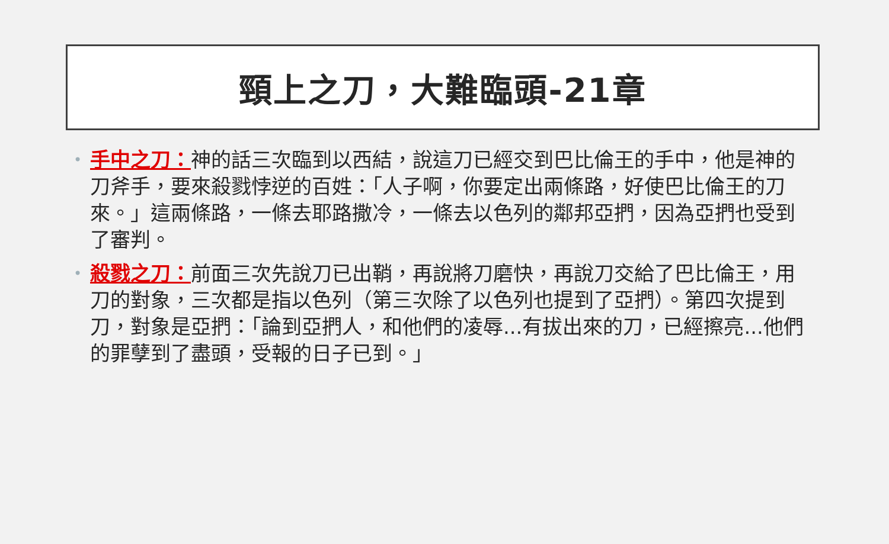頸上之刀，大難臨頭-21章
• 手中之刀：神的話三次臨到以西結，說這刀已經交到巴比倫王的手中，他是神的刀斧手，要來殺戮悖逆的百姓：「人子啊，你要定出兩條路，好使巴比倫王的刀來。」這兩條路，一條去耶路撒冷，一條去以色列的鄰邦亞捫，因為亞捫也受到了審判。
• 殺戮之刀：前面三次先說刀已出鞘，再說將刀磨快，再說刀交給了巴比倫王，用刀的對象，三次都是指以色列（第三次除了以色列也提到了亞捫）。第四次提到刀，對象是亞捫：「論到亞捫人，和他們的凌辱...有拔出來的刀，已經擦亮...他們的罪孽到了盡頭，受報的日子已到。」